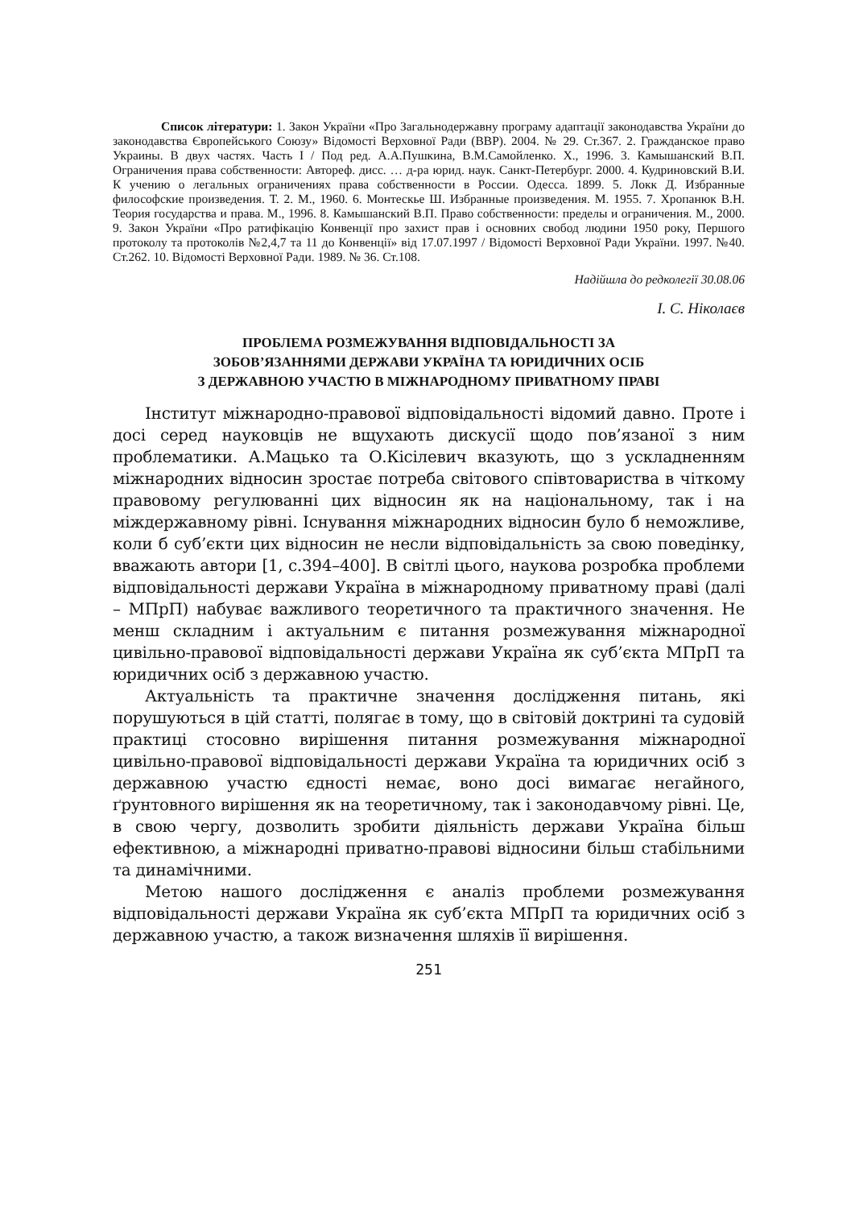Список літератури: 1. Закон України «Про Загальнодержавну програму адаптації законодавства України до законодавства Європейського Союзу» Відомості Верховної Ради (ВВР). 2004. № 29. Ст.367. 2. Гражданское право Украины. В двух частях. Часть I / Под ред. А.А.Пушкина, В.М.Самойленко. Х., 1996. 3. Камышанский В.П. Ограничения права собственности: Автореф. дисс. … д-ра юрид. наук. Санкт-Петербург. 2000. 4. Кудриновский В.И. К учению о легальных ограничениях права собственности в России. Одесса. 1899. 5. Локк Д. Избранные философские произведения. Т. 2. М., 1960. 6. Монтескье Ш. Избранные произведения. М. 1955. 7. Хропанюк В.Н. Теория государства и права. М., 1996. 8. Камышанский В.П. Право собственности: пределы и ограничения. М., 2000. 9. Закон України «Про ратифікацію Конвенції про захист прав і основних свобод людини 1950 року, Першого протоколу та протоколів №2,4,7 та 11 до Конвенції» від 17.07.1997 / Відомості Верховної Ради України. 1997. №40. Ст.262. 10. Відомості Верховної Ради. 1989. № 36. Ст.108.
Надійшла до редколегії 30.08.06
І. С. Ніколаєв
ПРОБЛЕМА РОЗМЕЖУВАННЯ ВІДПОВІДАЛЬНОСТІ ЗА
ЗОБОВ’ЯЗАННЯМИ ДЕРЖАВИ УКРАЇНА ТА ЮРИДИЧНИХ ОСІБ
З ДЕРЖАВНОЮ УЧАСТЮ В МІЖНАРОДНОМУ ПРИВАТНОМУ ПРАВІ
Інститут міжнародно-правової відповідальності відомий давно. Проте і досі серед науковців не вщухають дискусії щодо пов’язаної з ним проблематики. А.Мацько та О.Кісілевич вказують, що з ускладненням міжнародних відносин зростає потреба світового співтовариства в чіткому правовому регулюванні цих відносин як на національному, так і на міждержавному рівні. Існування міжнародних відносин було б неможливе, коли б суб’єкти цих відносин не несли відповідальність за свою поведінку, вважають автори [1, с.394–400]. В світлі цього, наукова розробка проблеми відповідальності держави Україна в міжнародному приватному праві (далі – МПрП) набуває важливого теоретичного та практичного значення. Не менш складним і актуальним є питання розмежування міжнародної цивільно-правової відповідальності держави Україна як суб’єкта МПрП та юридичних осіб з державною участю.
Актуальність та практичне значення дослідження питань, які порушуються в цій статті, полягає в тому, що в світовій доктрині та судовій практиці стосовно вирішення питання розмежування міжнародної цивільно-правової відповідальності держави Україна та юридичних осіб з державною участю єдності немає, воно досі вимагає негайного, ґрунтовного вирішення як на теоретичному, так і законодавчому рівні. Це, в свою чергу, дозволить зробити діяльність держави Україна більш ефективною, а міжнародні приватно-правові відносини більш стабільними та динамічними.
Метою нашого дослідження є аналіз проблеми розмежування відповідальності держави Україна як суб’єкта МПрП та юридичних осіб з державною участю, а також визначення шляхів її вирішення.
251